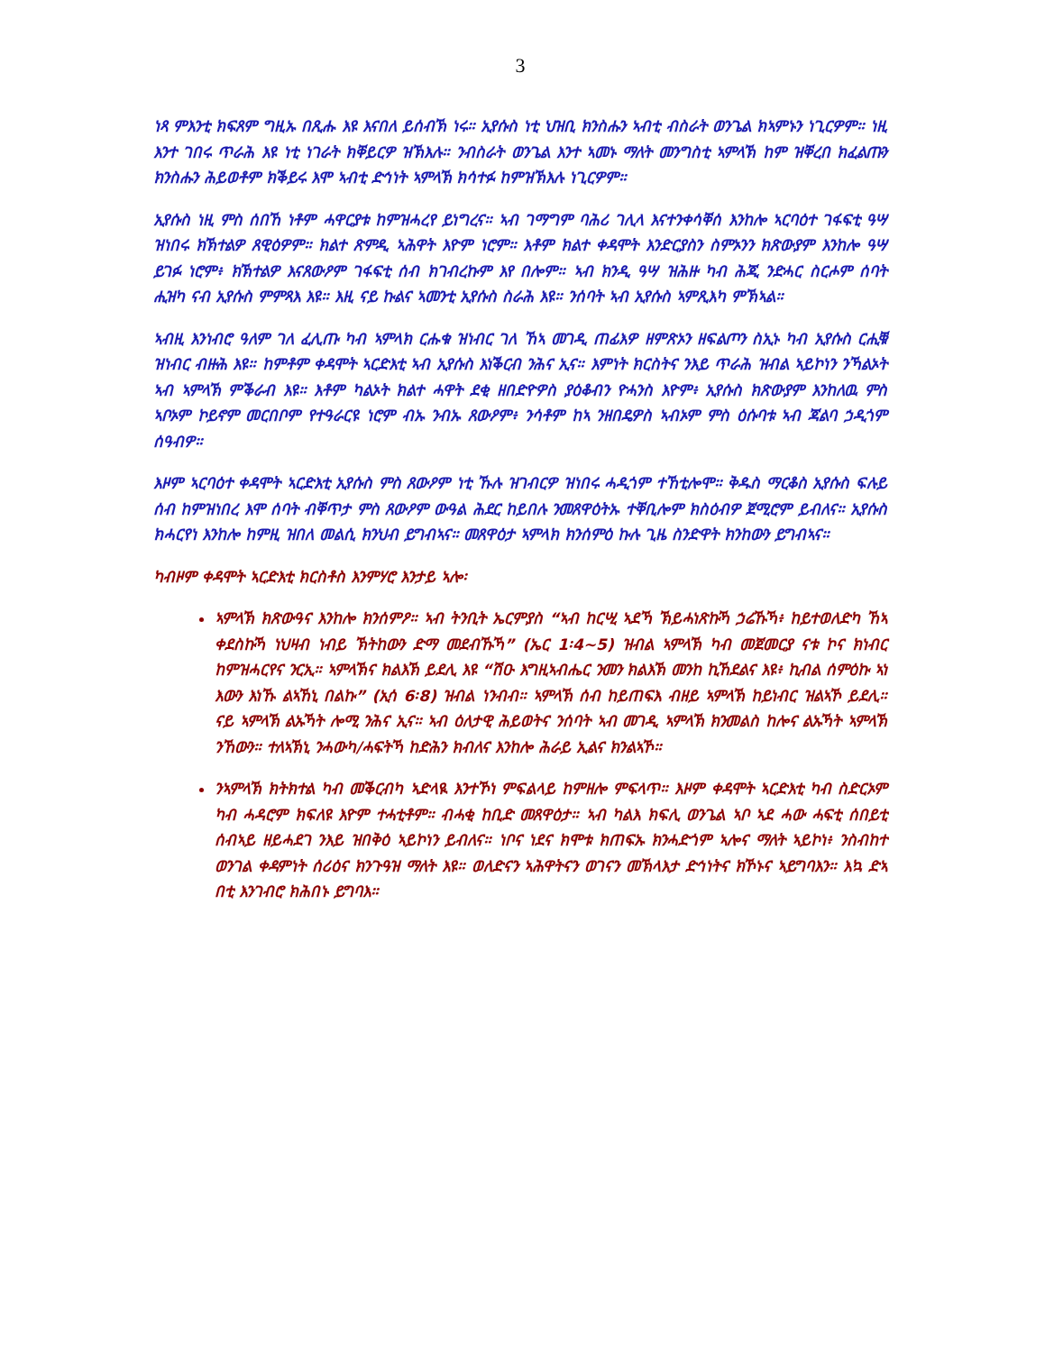3
ነጻ ምእንቲ ክፍጸም ግዚኡ በጺሑ እዩ እናበለ ይሰብኽ ነሩ። ኢየሱስ ነቲ ህዝቢ ክንስሑን ኣብቲ ብስራት ወንጌል ክኣምኑን ነጊርዎም። ነዚ እንተ ገበሩ ጥራሕ እዩ ነቲ ነገራት ክቐይርዎ ዝኽእሉ። ንብስራት ወንጌል እንተ ኣመኑ ማለት መንግስቲ ኣምላኽ ከም ዝቐረበ ክፈልጡን ክንስሑን ሕይወቶም ክቕይሩ እሞ ኣብቲ ድኅነት ኣምላኽ ክሳተፉ ከምዝኽእሉ ነጊርዎም።
ኢየሱስ ነዚ ምስ ሰበኸ ነቶም ሓዋርያቱ ከምዝሓረየ ይነግረና። ኣብ ገማግም ባሕሪ ገሊላ እናተንቀሳቐሰ እንከሎ ኣርባዕተ ገፋፍቲ ዓሣ ዝነበሩ ክኽተልዎ ጸዊዕዎም። ክልተ ጽምዲ ኣሕዋት እዮም ነሮም። እቶም ክልተ ቀዳሞት እንድርያስን ስምኦንን ክጽውያም እንከሎ ዓሣ ይገፉ ነሮም፥ ክኽተልዎ እናጸውዖም ገፋፍቲ ሰብ ክገብረኩም እየ በሎም። ኣብ ክንዲ ዓሣ ዝሕዙ ካብ ሕጂ ንድሓር ስርሖም ሰባት ሒዝካ ናብ ኢየሱስ ምምጻእ እዩ። እዚ ናይ ኩልና ኣመንቲ ኢየሱስ ስራሕ እዩ። ንሰባት ኣብ ኢየሱስ ኣምጺእካ ምኽኣል።
ኣብዚ እንነብሮ ዓለም ገለ ፈሊጡ ካብ ኣምላክ ርሑቁ ዝነብር ገለ ኸኣ መገዲ ጠፊእዎ ዘምጽኦን ዘፍልጦን ስኢኑ ካብ ኢየሱስ ርሒቑ ዝነብር ብዙሕ እዩ። ከምቶም ቀዳሞት ኣርድእቲ ኣብ ኢየሱስ እነቕርብ ንሕና ኢና። እምነት ክርስትና ንእይ ጥራሕ ዝብል ኣይኮነን ንኻልኦት ኣብ ኣምላኽ ምቕራብ እዩ። እቶም ካልኦት ክልተ ሓዋት ደቂ ዘበድዮዎስ ያዕቆብን ዮሓንስ እዮም፥ ኢየሱስ ክጽውያም እንከለዉ ምስ ኣቦኦም ኮይኖም መርበቦም የተዓራርዩ ነሮም ብኡ ንብኡ ጸውዖም፥ ንሳቶም ከኣ ንዘበዴዎስ ኣብኦም ምስ ዕሱባቱ ኣብ ጃልባ ኃዲጎም ሰዓብዎ።
እዞም ኣርባዕተ ቀዳሞት ኣርድእቲ ኢየሱስ ምስ ጸውዖም ነቲ ኹሉ ዝገብርዎ ዝነበሩ ሓዲጎም ተኸቲሎሞ። ቅዱስ ማርቆስ ኢየሱስ ፍሉይ ሰብ ከምዝነበረ እሞ ሰባት ብቐጥታ ምስ ጸውዖም ውዓል ሕደር ከይበሉ ንመጸዋዕትኡ ተቐቢሎም ክስዕብዎ ጀሚሮም ይብለና። ኢየሱስ ክሓርየነ እንከሎ ከምዚ ዝበለ መልሲ ክንህብ ይግብኣና። መጸዋዕታ ኣምላክ ክንሰምዕ ኩሉ ጊዜ ስንድዋት ክንከውን ይግብኣና።
ካብዞም ቀዳሞት ኣርድእቲ ክርስቶስ እንምሃሮ እንታይ ኣሎ፡
ኣምላኽ ክጽውዓና እንከሎ ክንሰምዖ። ኣብ ትንቢት ኤርምያስ “ኣብ ከርሢ ኣደኻ ኽይሓነጽኩኻ ኃሬኹኻ፥ ከይተወለድካ ኸኣ ቀደስኩኻ ነህዛብ ነብይ ኽትከውን ድማ መደብኹኻ” (ኤር 1፡4~5) ዝብል ኣምላኽ ካብ መጀመርያ ናቱ ኮና ክነብር ከምዝሓርየና ንርኢ። ኣምላኽና ክልእኽ ይደሊ እዩ “ሽዑ እግዚኣብሔር ንመን ክልእኽ መንከ ኪኸደልና እዩ፥ ኪብል ሰምዕኩ ኣነ እውን እነኹ ልኣኸኒ በልኩ” (ኢሳ 6፡8) ዝብል ነንብብ። ኣምላኽ ሰብ ከይጠፍእ ብዘይ ኣምላኽ ከይነብር ዝልኣኾ ይደሊ። ናይ ኣምላኽ ልኡኻት ሎሚ ንሕና ኢና። ኣብ ዕለታዊ ሕይወትና ንሰባት ኣብ መገዲ ኣምላኽ ክንመልስ ከሎና ልኡኻት ኣምላኽ ንኸውን። ተለኣኽኒ ንሓውካ/ሓፍትኻ ከድሕን ክብለና እንከሎ ሕራይ ኢልና ክንልኣኾ።
ንኣምላኽ ክትክተል ካብ መቕርብካ ኣድላዪ እንተኾነ ምፍልላይ ከምዘሎ ምፍላጥ። እዞም ቀዳሞት ኣርድእቲ ካብ ስድርኦም ካብ ሓዳሮም ክፍለዩ እዮም ተሓቲቶም። ብሓቂ ከቢድ መጸዋዕታ። ኣብ ካልእ ክፍሊ ወንጌል ኣቦ ኣደ ሓው ሓፍቲ ሰበይቲ ሰብኣይ ዘይሓደገ ንእይ ዝበቅዕ ኣይኮነን ይብለና። ነቦና ነደና ክሞቱ ክጠፍኡ ክንሓድጎም ኣሎና ማለት ኣይኮነ፥ ንስብከተ ወንገል ቀዳምነት ሰሪዕና ክንጉዓዝ ማለት እዩ። ወለድናን ኣሕዋትናን ወገናን መኽላእታ ድኅነትና ክኾኑና ኣይግባእን። እኳ ድኣ በቲ እንገብሮ ክሕበኑ ይግባእ።